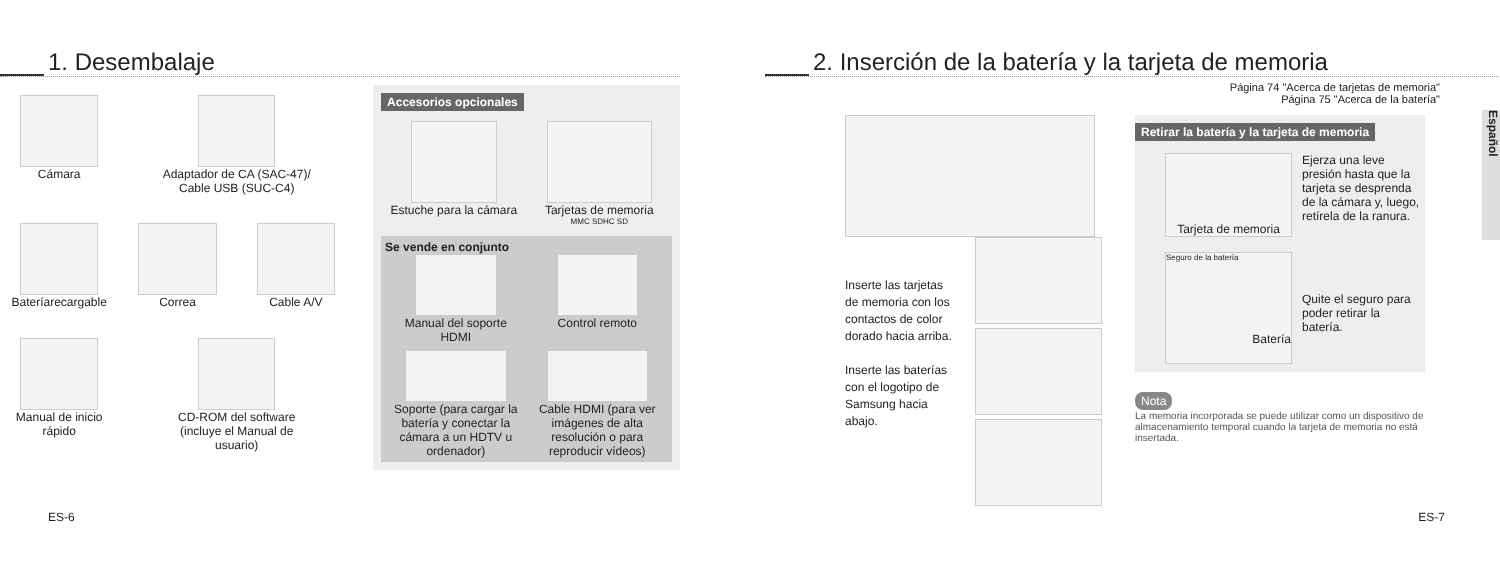1. Desembalaje
Cámara
Adaptador de CA (SAC-47)/
Cable USB (SUC-C4)
Bateríarecargable
Correa
Cable A/V
Manual de inicio rápido
CD-ROM del software
(incluye el Manual de
usuario)
Accesorios opcionales
Estuche para la cámara
Tarjetas de memoria
MMC SDHC SD
Se vende en conjunto
Manual del soporte
HDMI
Control remoto
Soporte (para cargar la batería y conectar la cámara a un HDTV u ordenador)
Cable HDMI (para ver imágenes de alta resolución o para reproducir vídeos)
ES-6
2. Inserción de la batería y la tarjeta de memoria
Página 74 "Acerca de tarjetas de memoria"
Página 75 "Acerca de la batería"
Español
Inserte las tarjetas de memoria con los contactos de color dorado hacia arriba.
Inserte las baterías con el logotipo de Samsung hacia abajo.
Retirar la batería y la tarjeta de memoria
Tarjeta de memoria
Ejerza una leve presión hasta que la tarjeta se desprenda de la cámara y, luego, retírela de la ranura.
Seguro de la batería
Batería
Quite el seguro para poder retirar la batería.
Nota
La memoria incorporada se puede utilizar como un dispositivo de almacenamiento temporal cuando la tarjeta de memoria no está insertada.
ES-7